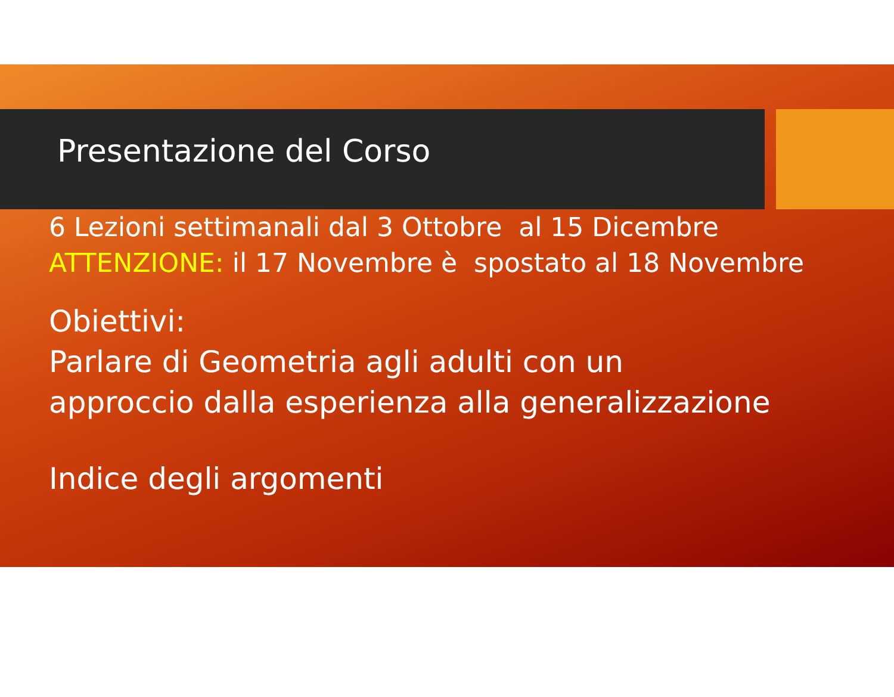Presentazione del Corso
6 Lezioni settimanali dal 3 Ottobre al 15 Dicembre
ATTENZIONE: il 17 Novembre è spostato al 18 Novembre
Obiettivi:
Parlare di Geometria agli adulti con un
approccio dalla esperienza alla generalizzazione
Indice degli argomenti